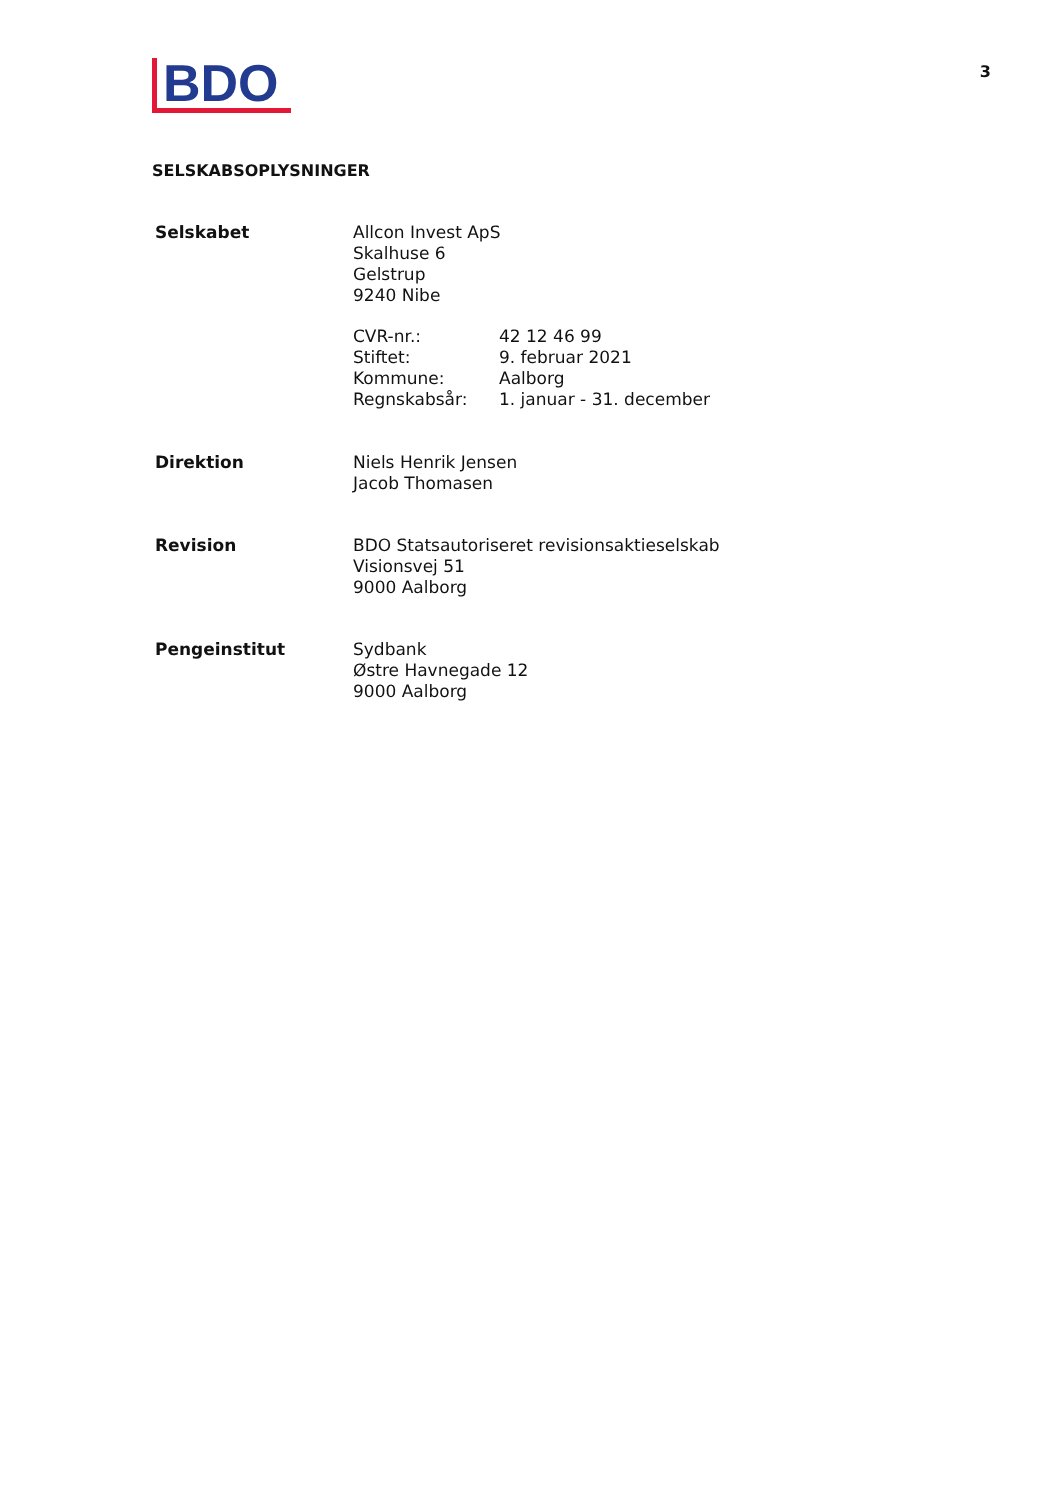BDO
3
SELSKABSOPLYSNINGER
Selskabet Allcon Invest ApS
Skalhuse 6
Gelstrup
9240 Nibe
CVR-nr.: 42 12 46 99 Stiftet: 9. februar 2021 Kommune: Aalborg Regnskabsår: 1. januar - 31. december
Direktion Niels Henrik Jensen
Jacob Thomasen
Revision BDO Statsautoriseret revisionsaktieselskab
Visionsvej 51
9000 Aalborg
Pengeinstitut Sydbank
Østre Havnegade 12
9000 Aalborg